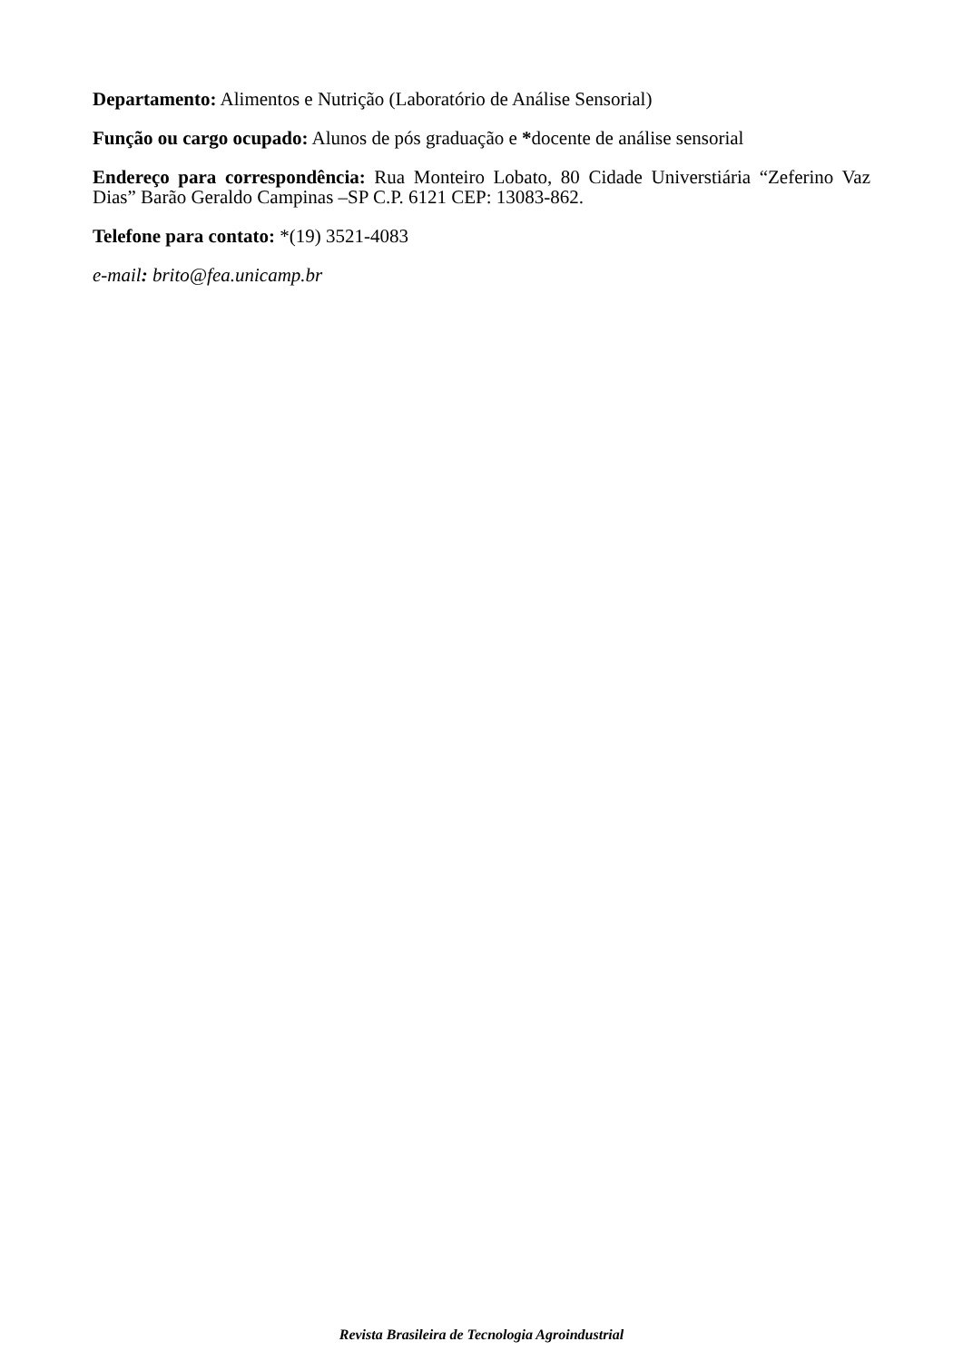Departamento: Alimentos e Nutrição (Laboratório de Análise Sensorial)
Função ou cargo ocupado: Alunos de pós graduação e *docente de análise sensorial
Endereço para correspondência: Rua Monteiro Lobato, 80 Cidade Universtiária “Zeferino Vaz Dias” Barão Geraldo Campinas –SP C.P. 6121 CEP: 13083-862.
Telefone para contato: *(19) 3521-4083
e-mail: brito@fea.unicamp.br
Revista Brasileira de Tecnologia Agroindustrial